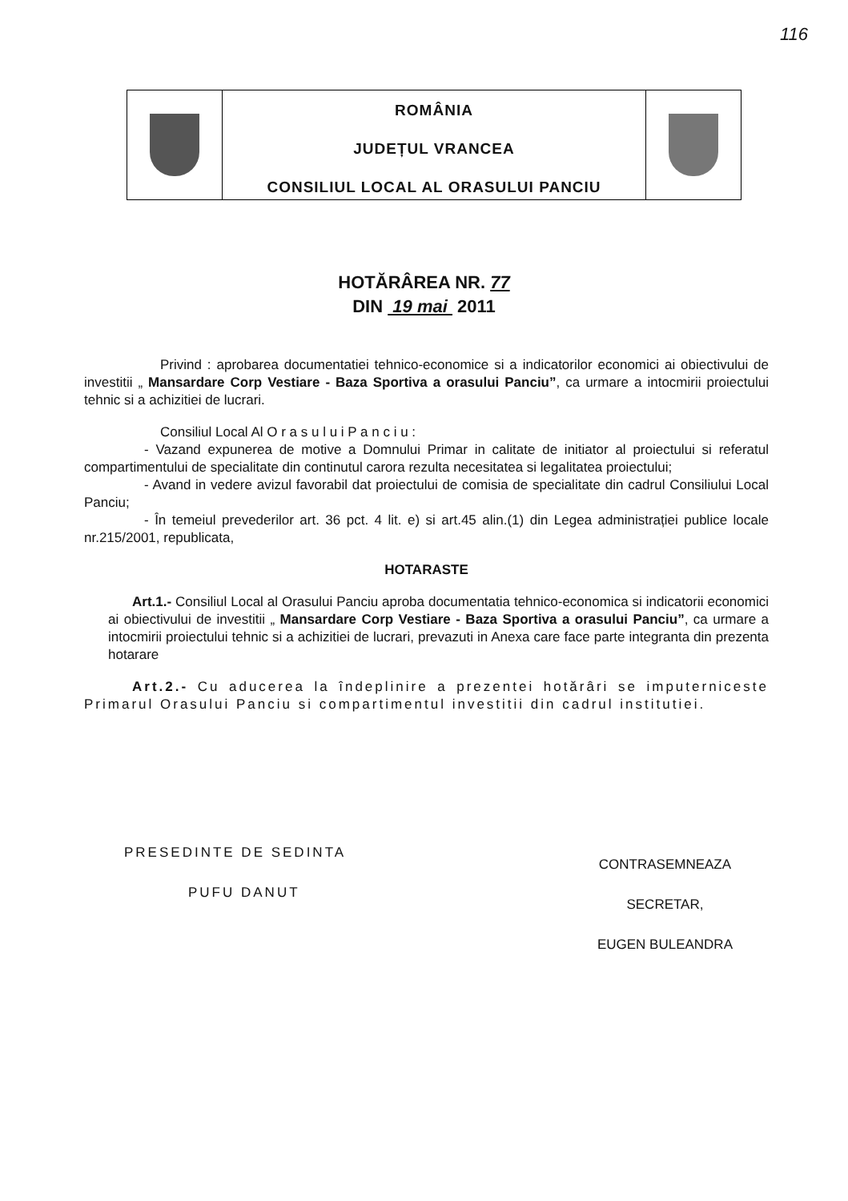116
ROMÂNIA
JUDEȚUL VRANCEA
CONSILIUL LOCAL AL ORASULUI PANCIU
HOTĂRÂREA NR. 77
DIN 19 mai 2011
Privind : aprobarea documentatiei tehnico-economice si a indicatorilor economici ai obiectivului de investitii „ Mansardare Corp Vestiare - Baza Sportiva a orasului Panciu”, ca urmare a intocmirii proiectului tehnic si a achizitiei de lucrari.
Consiliul Local Al O r a s u l u i P a n c i u :
- Vazand expunerea de motive a Domnului Primar in calitate de initiator al proiectului si referatul compartimentului de specialitate din continutul carora rezulta necesitatea si legalitatea proiectului;
- Avand in vedere avizul favorabil dat proiectului de comisia de specialitate din cadrul Consiliului Local Panciu;
- În temeiul prevederilor art. 36 pct. 4 lit. e) si art.45 alin.(1) din Legea administrației publice locale nr.215/2001, republicata,
HOTARASTE
Art.1.- Consiliul Local al Orasului Panciu aproba documentatia tehnico-economica si indicatorii economici ai obiectivului de investitii „ Mansardare Corp Vestiare - Baza Sportiva a orasului Panciu”, ca urmare a intocmirii proiectului tehnic si a achizitiei de lucrari, prevazuti in Anexa care face parte integranta din prezenta hotarare
Art.2.- Cu aducerea la îndeplinire a prezentei hotărâri se imputerniceste Primarul Orasului Panciu si compartimentul investitii din cadrul institutiei.
PRESEDINTE DE SEDINTA
PUFU DANUT
CONTRASEMNEAZA
SECRETAR,
EUGEN BULEANDRA